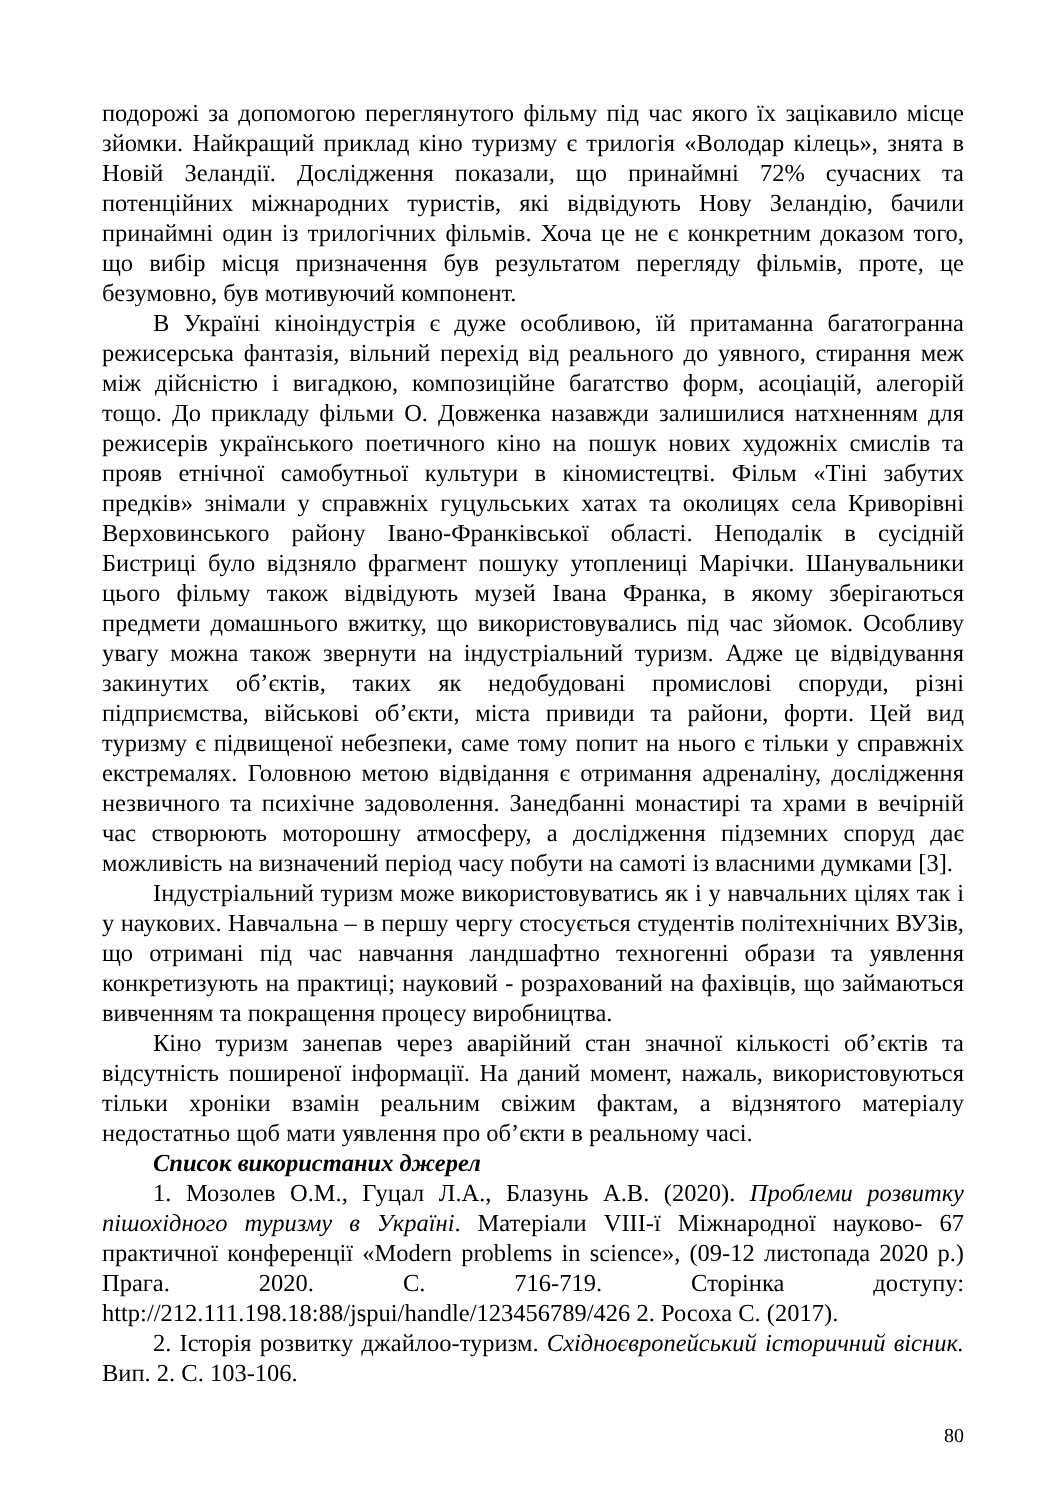подорожі за допомогою переглянутого фільму під час якого їх зацікавило місце зйомки. Найкращий приклад кіно туризму є трилогія «Володар кілець», знята в Новій Зеландії. Дослідження показали, що принаймні 72% сучасних та потенційних міжнародних туристів, які відвідують Нову Зеландію, бачили принаймні один із трилогічних фільмів. Хоча це не є конкретним доказом того, що вибір місця призначення був результатом перегляду фільмів, проте, це безумовно, був мотивуючий компонент.
В Україні кіноіндустрія є дуже особливою, їй притаманна багатогранна режисерська фантазія, вільний перехід від реального до уявного, стирання меж між дійсністю і вигадкою, композиційне багатство форм, асоціацій, алегорій тощо. До прикладу фільми О. Довженка назавжди залишилися натхненням для режисерів українського поетичного кіно на пошук нових художніх смислів та прояв етнічної самобутньої культури в кіномистецтві. Фільм «Тіні забутих предків» знімали у справжніх гуцульських хатах та околицях села Криворівні Верховинського району Івано-Франківської області. Неподалік в сусідній Бистриці було відзняло фрагмент пошуку утоплениці Марічки. Шанувальники цього фільму також відвідують музей Івана Франка, в якому зберігаються предмети домашнього вжитку, що використовувались під час зйомок. Особливу увагу можна також звернути на індустріальний туризм. Адже це відвідування закинутих об’єктів, таких як недобудовані промислові споруди, різні підприємства, військові об’єкти, міста привиди та райони, форти. Цей вид туризму є підвищеної небезпеки, саме тому попит на нього є тільки у справжніх екстремалях. Головною метою відвідання є отримання адреналіну, дослідження незвичного та психічне задоволення. Занедбанні монастирі та храми в вечірній час створюють моторошну атмосферу, а дослідження підземних споруд дає можливість на визначений період часу побути на самоті із власними думками [3].
Індустріальний туризм може використовуватись як і у навчальних цілях так і у наукових. Навчальна – в першу чергу стосується студентів політехнічних ВУЗів, що отримані під час навчання ландшафтно техногенні образи та уявлення конкретизують на практиці; науковий - розрахований на фахівців, що займаються вивченням та покращення процесу виробництва.
Кіно туризм занепав через аварійний стан значної кількості об’єктів та відсутність поширеної інформації. На даний момент, нажаль, використовуються тільки хроніки взамін реальним свіжим фактам, а відзнятого матеріалу недостатньо щоб мати уявлення про об’єкти в реальному часі.
Список використаних джерел
1. Мозолев О.М., Гуцал Л.А., Блазунь А.В. (2020). Проблеми розвитку пішохідного туризму в Україні. Матеріали VIII-ї Міжнародної науково- 67 практичної конференції «Modern problems in science», (09-12 листопада 2020 р.) Прага. 2020. С. 716-719. Сторінка доступу: http://212.111.198.18:88/jspui/handle/123456789/426 2. Росоха С. (2017).
2. Історія розвитку джайлоо-туризм. Східноєвропейський історичний вісник. Вип. 2. С. 103-106.
80